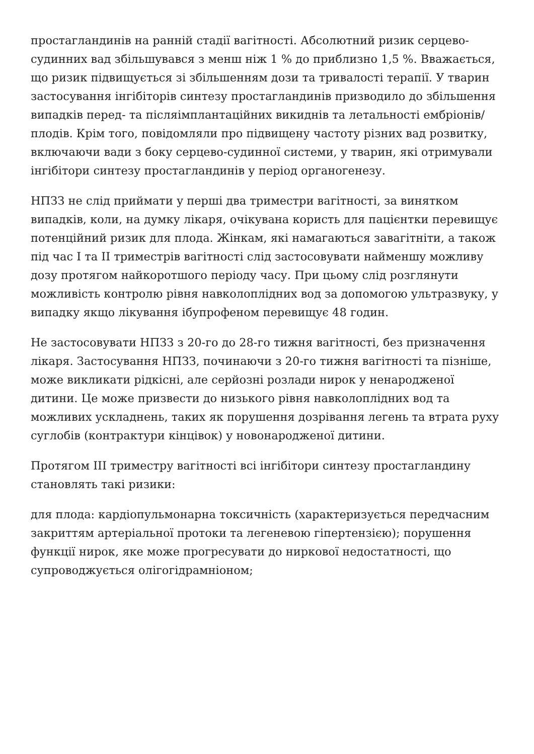простагландинів на ранній стадії вагітності. Абсолютний ризик серцево-судинних вад збільшувався з менш ніж 1 % до приблизно 1,5 %. Вважається, що ризик підвищується зі збільшенням дози та тривалості терапії. У тварин застосування інгібіторів синтезу простагландинів призводило до збільшення випадків перед- та післяімплантаційних викиднів та летальності ембріонів/плодів. Крім того, повідомляли про підвищену частоту різних вад розвитку, включаючи вади з боку серцево-судинної системи, у тварин, які отримували інгібітори синтезу простагландинів у період органогенезу.
НПЗЗ не слід приймати у перші два триместри вагітності, за винятком випадків, коли, на думку лікаря, очікувана користь для пацієнтки перевищує потенційний ризик для плода. Жінкам, які намагаються завагітніти, а також під час I та II триместрів вагітності слід застосовувати найменшу можливу дозу протягом найкоротшого періоду часу. При цьому слід розглянути можливість контролю рівня навколоплідних вод за допомогою ультразвуку, у випадку якщо лікування ібупрофеном перевищує 48 годин.
Не застосовувати НПЗЗ з 20-го до 28-го тижня вагітності, без призначення лікаря. Застосування НПЗЗ, починаючи з 20-го тижня вагітності та пізніше, може викликати рідкісні, але серйозні розлади нирок у ненародженої дитини. Це може призвести до низького рівня навколоплідних вод та можливих ускладнень, таких як порушення дозрівання легень та втрата руху суглобів (контрактури кінцівок) у новонародженої дитини.
Протягом III триместру вагітності всі інгібітори синтезу простагландину становлять такі ризики:
для плода: кардіопульмонарна токсичність (характеризується передчасним закриттям артеріальної протоки та легеневою гіпертензією); порушення функції нирок, яке може прогресувати до ниркової недостатності, що супроводжується олігогідрамніоном;